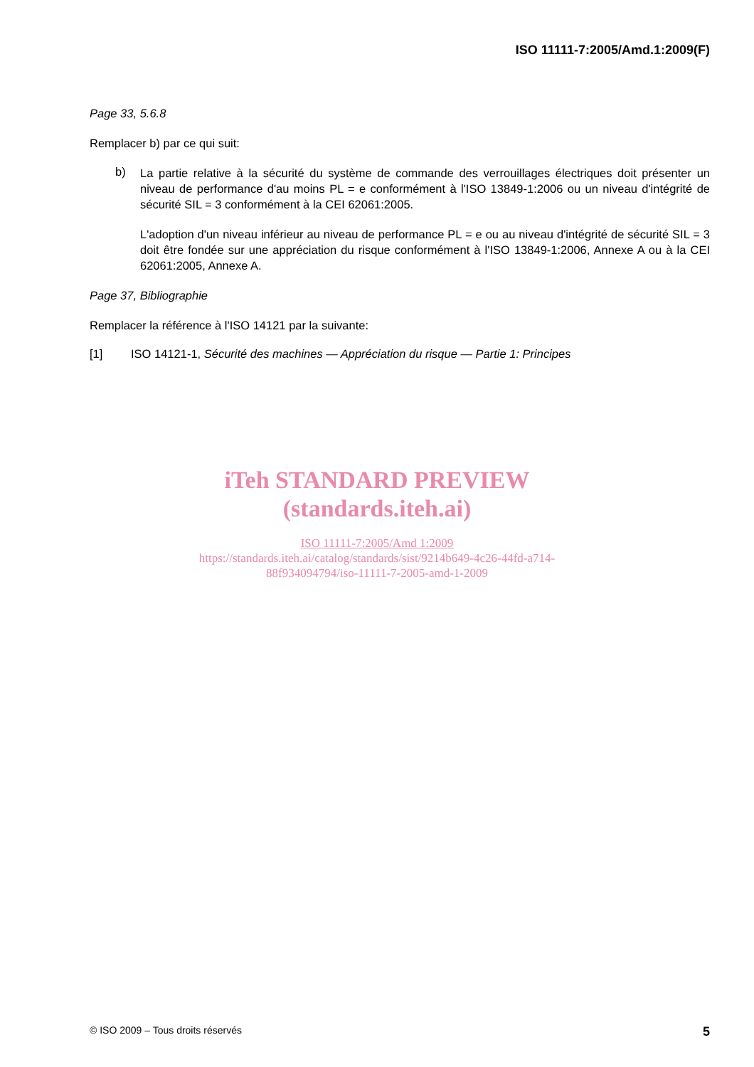ISO 11111-7:2005/Amd.1:2009(F)
Page 33, 5.6.8
Remplacer b) par ce qui suit:
b)
La partie relative à la sécurité du système de commande des verrouillages électriques doit présenter un niveau de performance d'au moins PL = e conformément à l'ISO 13849-1:2006 ou un niveau d'intégrité de sécurité SIL = 3 conformément à la CEI 62061:2005.
L'adoption d'un niveau inférieur au niveau de performance PL = e ou au niveau d'intégrité de sécurité SIL = 3 doit être fondée sur une appréciation du risque conformément à l'ISO 13849-1:2006, Annexe A ou à la CEI 62061:2005, Annexe A.
Page 37, Bibliographie
Remplacer la référence à l'ISO 14121 par la suivante:
[1] ISO 14121-1, Sécurité des machines — Appréciation du risque — Partie 1: Principes
iTeh STANDARD PREVIEW
(standards.iteh.ai)
ISO 11111-7:2005/Amd 1:2009
https://standards.iteh.ai/catalog/standards/sist/9214b649-4c26-44fd-a714-
88f934094794/iso-11111-7-2005-amd-1-2009
© ISO 2009 – Tous droits réservés 5